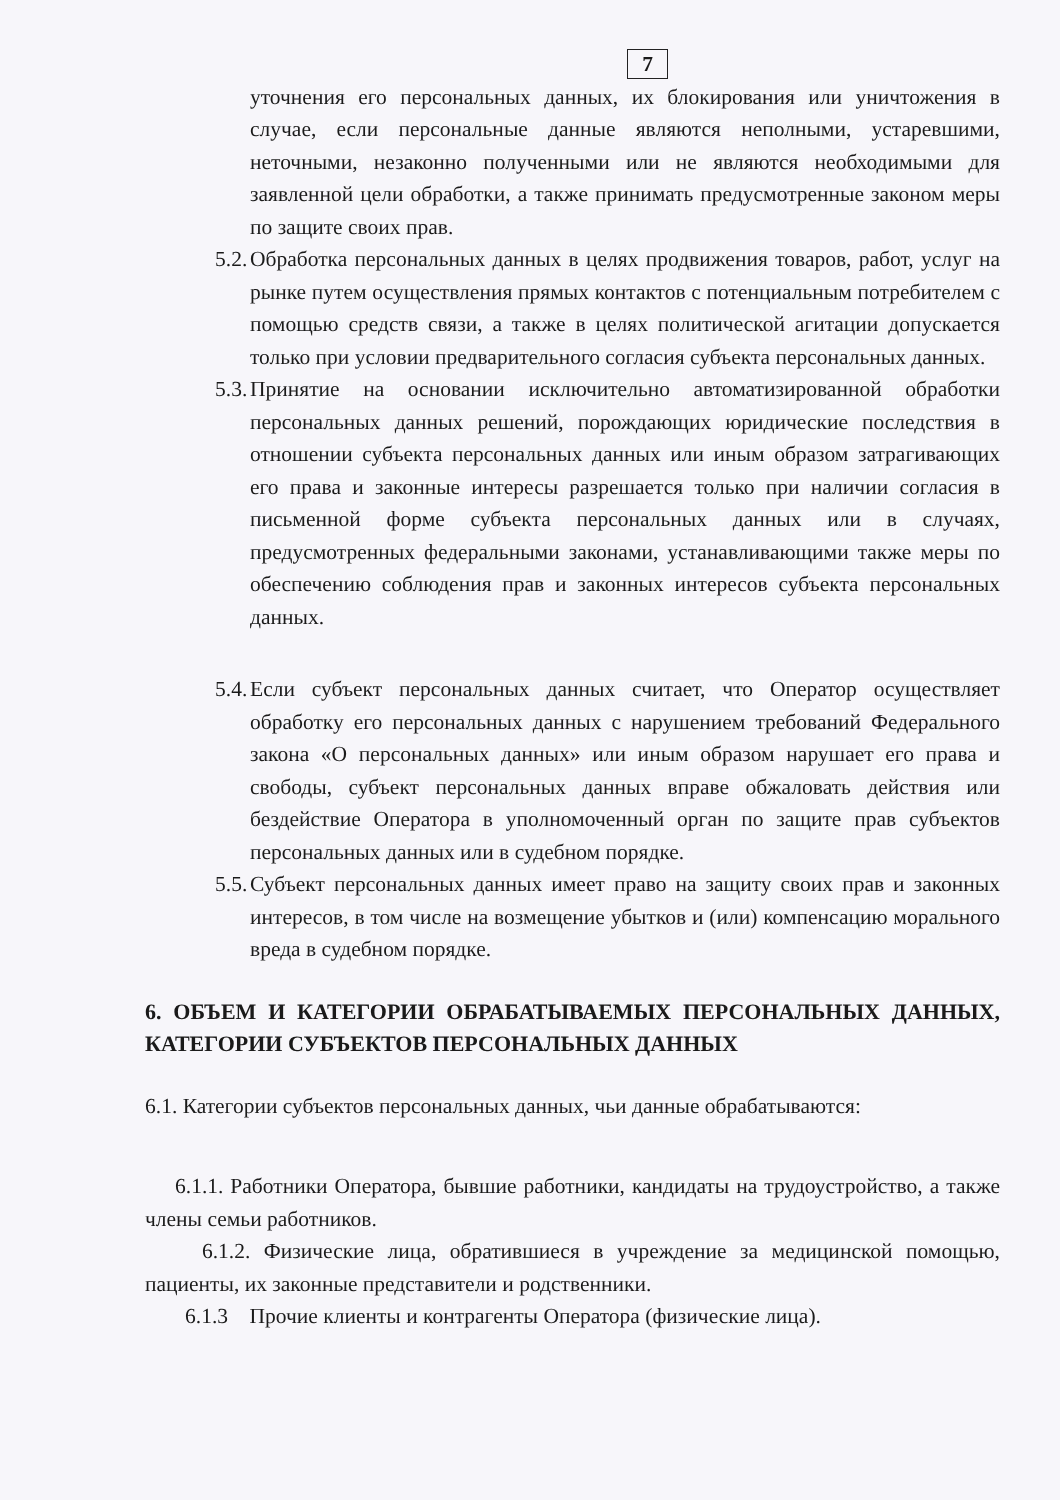7
уточнения его персональных данных, их блокирования или уничтожения в случае, если персональные данные являются неполными, устаревшими, неточными, незаконно полученными или не являются необходимыми для заявленной цели обработки, а также принимать предусмотренные законом меры по защите своих прав.
5.2.
Обработка персональных данных в целях продвижения товаров, работ, услуг на рынке путем осуществления прямых контактов с потенциальным потребителем с помощью средств связи, а также в целях политической агитации допускается только при условии предварительного согласия субъекта персональных данных.
5.3.
Принятие на основании исключительно автоматизированной обработки персональных данных решений, порождающих юридические последствия в отношении субъекта персональных данных или иным образом затрагивающих его права и законные интересы разрешается только при наличии согласия в письменной форме субъекта персональных данных или в случаях, предусмотренных федеральными законами, устанавливающими также меры по обеспечению соблюдения прав и законных интересов субъекта персональных данных.
5.4.
Если субъект персональных данных считает, что Оператор осуществляет обработку его персональных данных с нарушением требований Федерального закона «О персональных данных» или иным образом нарушает его права и свободы, субъект персональных данных вправе обжаловать действия или бездействие Оператора в уполномоченный орган по защите прав субъектов персональных данных или в судебном порядке.
5.5.
Субъект персональных данных имеет право на защиту своих прав и законных интересов, в том числе на возмещение убытков и (или) компенсацию морального вреда в судебном порядке.
6. ОБЪЕМ И КАТЕГОРИИ ОБРАБАТЫВАЕМЫХ ПЕРСОНАЛЬНЫХ ДАННЫХ, КАТЕГОРИИ СУБЪЕКТОВ ПЕРСОНАЛЬНЫХ ДАННЫХ
6.1. Категории субъектов персональных данных, чьи данные обрабатываются:
6.1.1. Работники Оператора, бывшие работники, кандидаты на трудоустройство, а также члены семьи работников.
6.1.2. Физические лица, обратившиеся в учреждение за медицинской помощью, пациенты, их законные представители и родственники.
6.1.3 Прочие клиенты и контрагенты Оператора (физические лица).